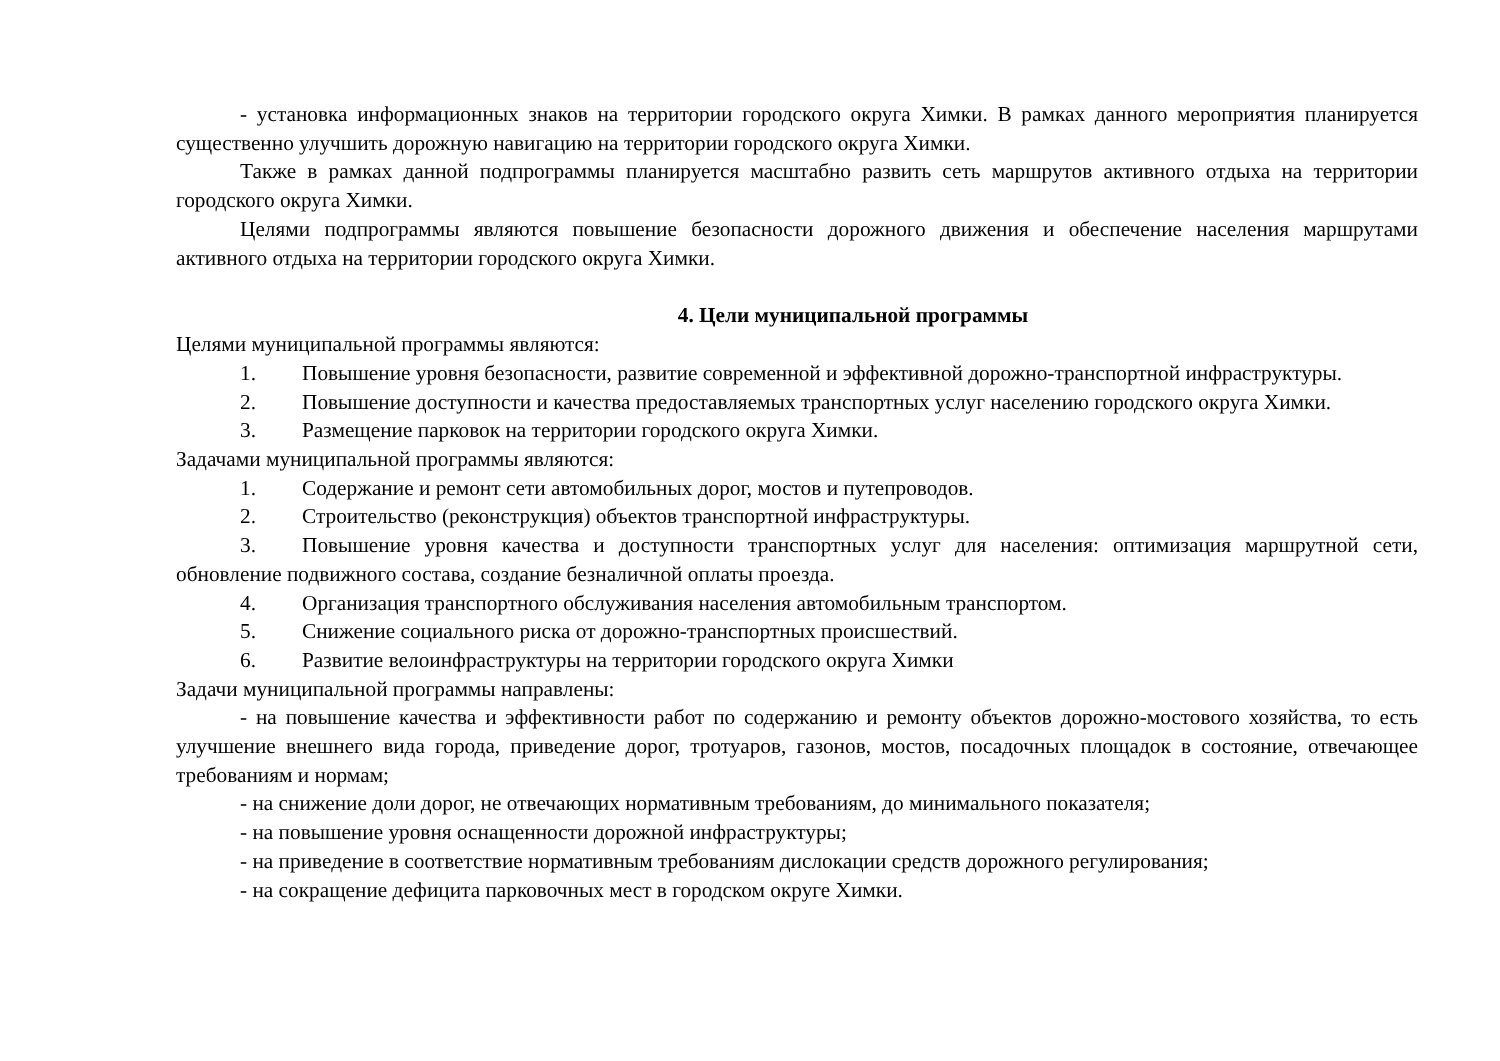- установка информационных знаков на территории городского округа Химки. В рамках данного мероприятия планируется существенно улучшить дорожную навигацию на территории городского округа Химки.
Также в рамках данной подпрограммы планируется масштабно развить сеть маршрутов активного отдыха на территории городского округа Химки.
Целями подпрограммы являются повышение безопасности дорожного движения и обеспечение населения маршрутами активного отдыха на территории городского округа Химки.
4. Цели муниципальной программы
Целями муниципальной программы являются:
1. Повышение уровня безопасности, развитие современной и эффективной дорожно-транспортной инфраструктуры.
2. Повышение доступности и качества предоставляемых транспортных услуг населению городского округа Химки.
3. Размещение парковок на территории городского округа Химки.
Задачами муниципальной программы являются:
1. Содержание и ремонт сети автомобильных дорог, мостов и путепроводов.
2. Строительство (реконструкция) объектов транспортной инфраструктуры.
3. Повышение уровня качества и доступности транспортных услуг для населения: оптимизация маршрутной сети, обновление подвижного состава, создание безналичной оплаты проезда.
4. Организация транспортного обслуживания населения автомобильным транспортом.
5. Снижение социального риска от дорожно-транспортных происшествий.
6. Развитие велоинфраструктуры на территории городского округа Химки
Задачи муниципальной программы направлены:
- на повышение качества и эффективности работ по содержанию и ремонту объектов дорожно-мостового хозяйства, то есть улучшение внешнего вида города, приведение дорог, тротуаров, газонов, мостов, посадочных площадок в состояние, отвечающее требованиям и нормам;
- на снижение доли дорог, не отвечающих нормативным требованиям, до минимального показателя;
- на повышение уровня оснащенности дорожной инфраструктуры;
- на приведение в соответствие нормативным требованиям дислокации средств дорожного регулирования;
- на сокращение дефицита парковочных мест в городском округе Химки.